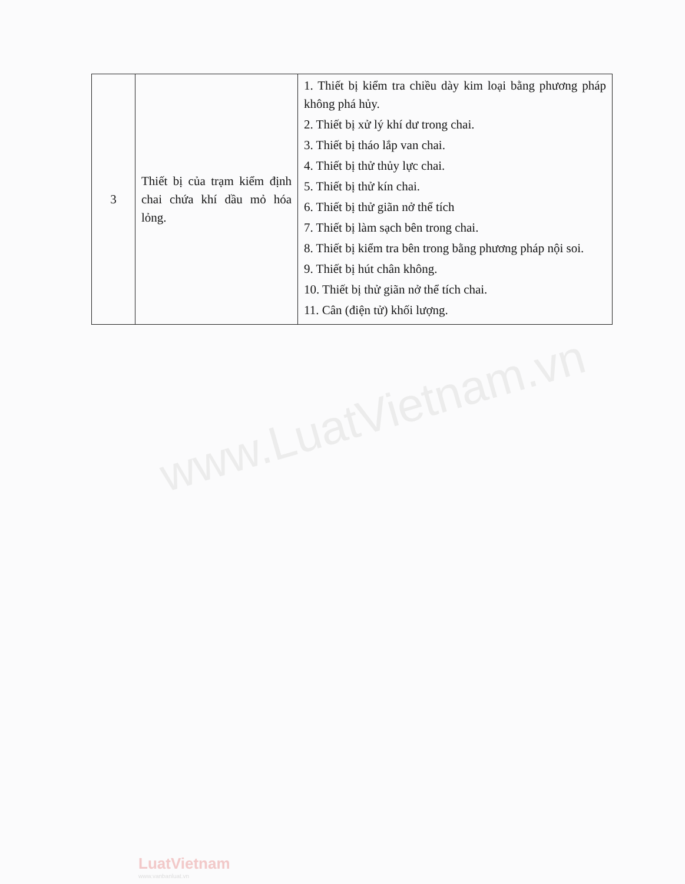www.LuatVietnam.vn
| 3 | Thiết bị của trạm kiểm định chai chứa khí dầu mỏ hóa lỏng. | 1. Thiết bị kiểm tra chiều dày kim loại bằng phương pháp không phá hủy. 2. Thiết bị xử lý khí dư trong chai. 3. Thiết bị tháo lắp van chai. 4. Thiết bị thử thủy lực chai. 5. Thiết bị thử kín chai. 6. Thiết bị thử giãn nở thể tích 7. Thiết bị làm sạch bên trong chai. 8. Thiết bị kiểm tra bên trong bằng phương pháp nội soi. 9. Thiết bị hút chân không. 10. Thiết bị thử giãn nở thể tích chai. 11. Cân (điện tử) khối lượng. |
LuatVietnam
www.vanbanluat.vn